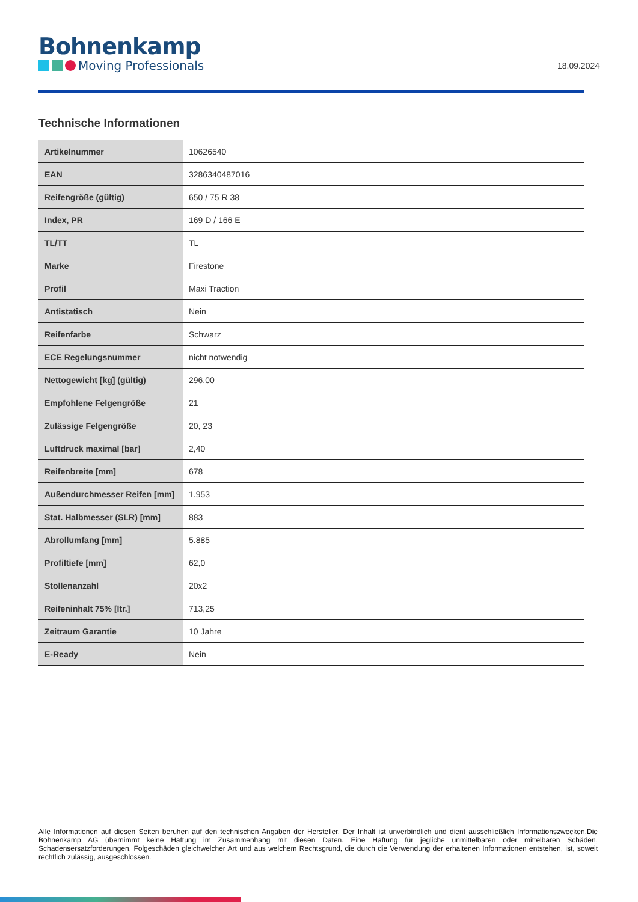Bohnenkamp
Moving Professionals
18.09.2024
Technische Informationen
| Artikelnummer | 10626540 |
| EAN | 3286340487016 |
| Reifengröße (gültig) | 650 / 75 R 38 |
| Index, PR | 169 D / 166 E |
| TL/TT | TL |
| Marke | Firestone |
| Profil | Maxi Traction |
| Antistatisch | Nein |
| Reifenfarbe | Schwarz |
| ECE Regelungsnummer | nicht notwendig |
| Nettogewicht [kg] (gültig) | 296,00 |
| Empfohlene Felgengröße | 21 |
| Zulässige Felgengröße | 20, 23 |
| Luftdruck maximal [bar] | 2,40 |
| Reifenbreite [mm] | 678 |
| Außendurchmesser Reifen [mm] | 1.953 |
| Stat. Halbmesser (SLR) [mm] | 883 |
| Abrollumfang [mm] | 5.885 |
| Profiltiefe [mm] | 62,0 |
| Stollenanzahl | 20x2 |
| Reifeninhalt 75% [ltr.] | 713,25 |
| Zeitraum Garantie | 10 Jahre |
| E-Ready | Nein |
Alle Informationen auf diesen Seiten beruhen auf den technischen Angaben der Hersteller. Der Inhalt ist unverbindlich und dient ausschließlich Informationszwecken.Die Bohnenkamp AG übernimmt keine Haftung im Zusammenhang mit diesen Daten. Eine Haftung für jegliche unmittelbaren oder mittelbaren Schäden, Schadensersatzforderungen, Folgeschäden gleichwelcher Art und aus welchem Rechtsgrund, die durch die Verwendung der erhaltenen Informationen entstehen, ist, soweit rechtlich zulässig, ausgeschlossen.